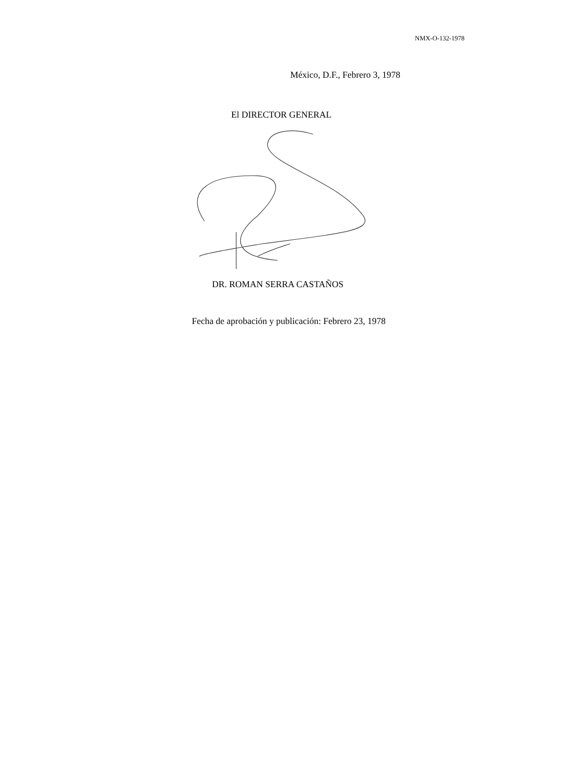NMX-O-132-1978
México, D.F., Febrero 3, 1978
El DIRECTOR GENERAL
DR. ROMAN SERRA CASTAÑOS
Fecha de aprobación y publicación: Febrero 23, 1978